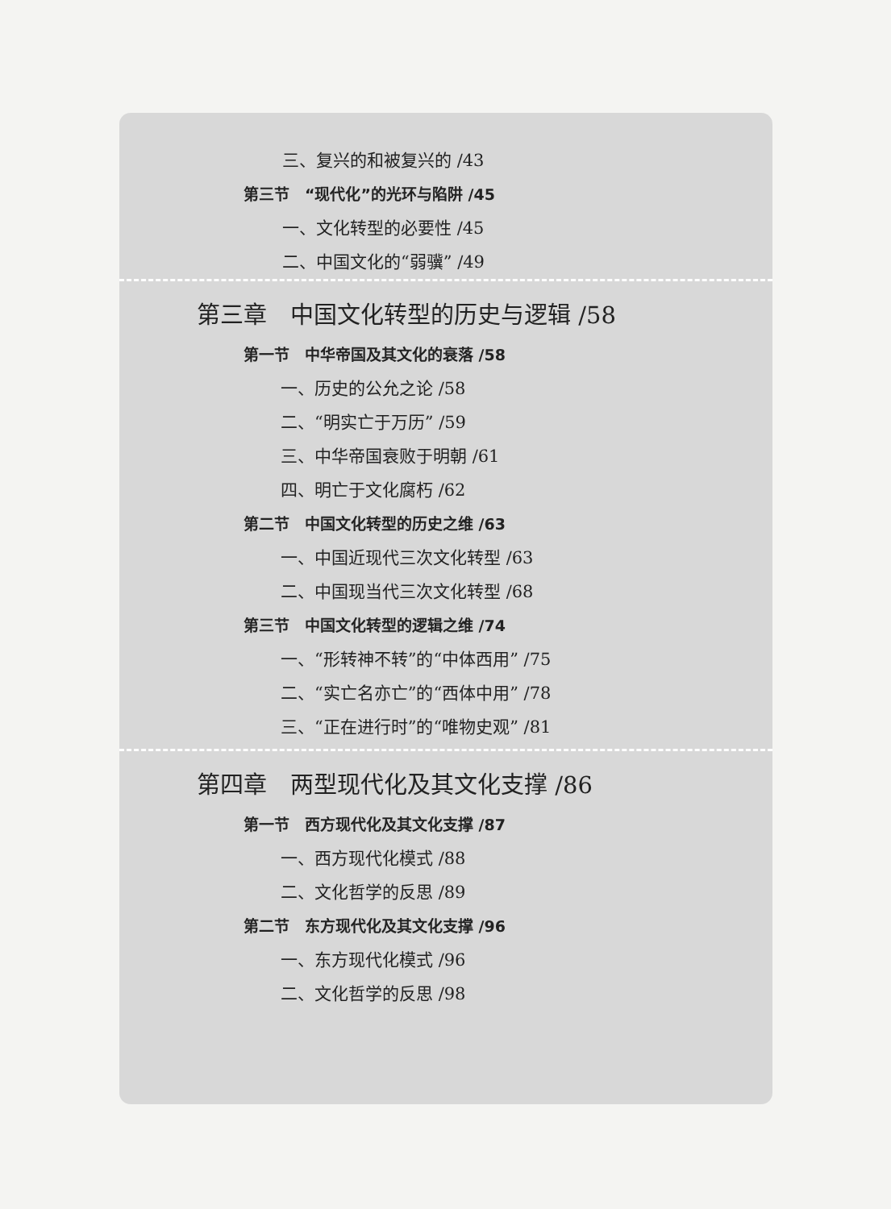三、复兴的和被复兴的 /43
第三节　“现代化”的光环与陷阱 /45
一、文化转型的必要性 /45
二、中国文化的“弱骥” /49
第三章　中国文化转型的历史与逻辑 /58
第一节　中华帝国及其文化的衰落 /58
一、历史的公允之论 /58
二、“明实亡于万历” /59
三、中华帝国衰败于明朝 /61
四、明亡于文化腐朽 /62
第二节　中国文化转型的历史之维 /63
一、中国近现代三次文化转型 /63
二、中国现当代三次文化转型 /68
第三节　中国文化转型的逻辑之维 /74
一、“形转神不转”的“中体西用” /75
二、“实亡名亦亡”的“西体中用” /78
三、“正在进行时”的“唯物史观” /81
第四章　两型现代化及其文化支撑 /86
第一节　西方现代化及其文化支撑 /87
一、西方现代化模式 /88
二、文化哲学的反思 /89
第二节　东方现代化及其文化支撑 /96
一、东方现代化模式 /96
二、文化哲学的反思 /98